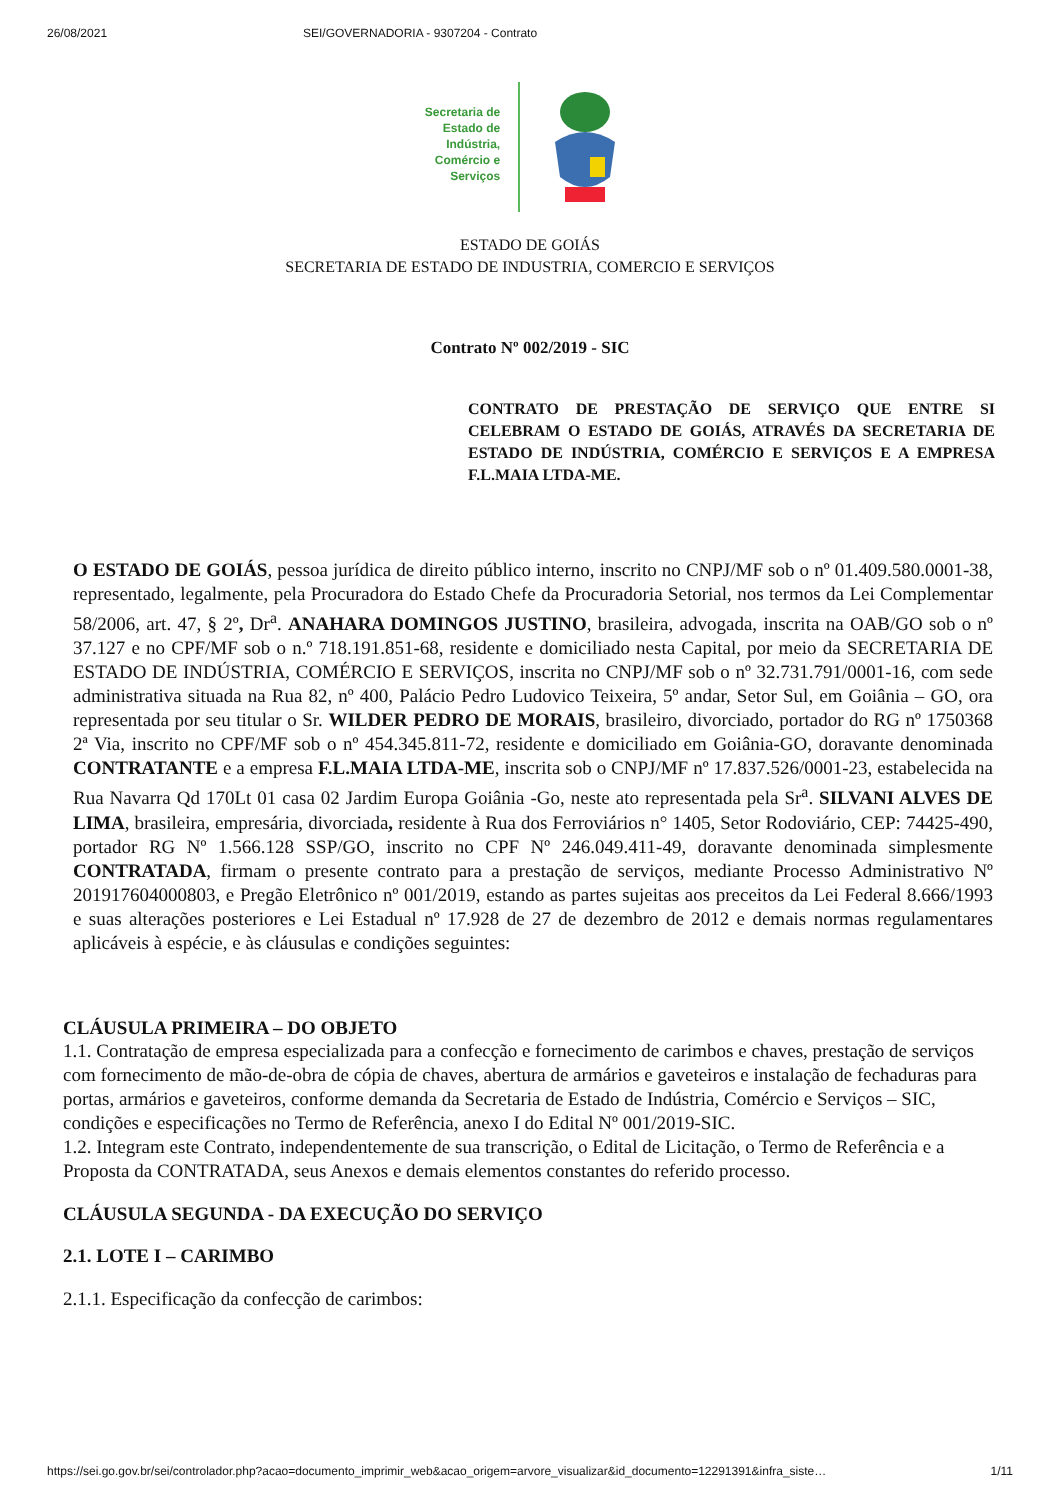26/08/2021 SEI/GOVERNADORIA - 9307204 - Contrato
Secretaria de
Estado de
Indústria,
Comércio e
Serviços
ESTADO DE GOIÁS
SECRETARIA DE ESTADO DE INDUSTRIA, COMERCIO E SERVIÇOS
Contrato Nº 002/2019 - SIC
CONTRATO DE PRESTAÇÃO DE SERVIÇO QUE ENTRE SI CELEBRAM O ESTADO DE GOIÁS, ATRAVÉS DA SECRETARIA DE ESTADO DE INDÚSTRIA, COMÉRCIO E SERVIÇOS E A EMPRESA F.L.MAIA LTDA-ME.
O ESTADO DE GOIÁS, pessoa jurídica de direito público interno, inscrito no CNPJ/MF sob o nº 01.409.580.0001-38, representado, legalmente, pela Procuradora do Estado Chefe da Procuradoria Setorial, nos termos da Lei Complementar 58/2006, art. 47, § 2º, Dr<sup>a</sup>. ANAHARA DOMINGOS JUSTINO, brasileira, advogada, inscrita na OAB/GO sob o nº 37.127 e no CPF/MF sob o n.º 718.191.851-68, residente e domiciliado nesta Capital, por meio da SECRETARIA DE ESTADO DE INDÚSTRIA, COMÉRCIO E SERVIÇOS, inscrita no CNPJ/MF sob o nº 32.731.791/0001-16, com sede administrativa situada na Rua 82, nº 400, Palácio Pedro Ludovico Teixeira, 5º andar, Setor Sul, em Goiânia – GO, ora representada por seu titular o Sr. WILDER PEDRO DE MORAIS, brasileiro, divorciado, portador do RG nº 1750368 2ª Via, inscrito no CPF/MF sob o nº 454.345.811-72, residente e domiciliado em Goiânia-GO, doravante denominada CONTRATANTE e a empresa F.L.MAIA LTDA-ME, inscrita sob o CNPJ/MF nº 17.837.526/0001-23, estabelecida na Rua Navarra Qd 170Lt 01 casa 02 Jardim Europa Goiânia -Go, neste ato representada pela Sr<sup>a</sup>. SILVANI ALVES DE LIMA, brasileira, empresária, divorciada, residente à Rua dos Ferroviários n° 1405, Setor Rodoviário, CEP: 74425-490, portador RG Nº 1.566.128 SSP/GO, inscrito no CPF Nº 246.049.411-49, doravante denominada simplesmente CONTRATADA, firmam o presente contrato para a prestação de serviços, mediante Processo Administrativo Nº 201917604000803, e Pregão Eletrônico nº 001/2019, estando as partes sujeitas aos preceitos da Lei Federal 8.666/1993 e suas alterações posteriores e Lei Estadual nº 17.928 de 27 de dezembro de 2012 e demais normas regulamentares aplicáveis à espécie, e às cláusulas e condições seguintes:
CLÁUSULA PRIMEIRA – DO OBJETO
1.1. Contratação de empresa especializada para a confecção e fornecimento de carimbos e chaves, prestação de serviços com fornecimento de mão-de-obra de cópia de chaves, abertura de armários e gaveteiros e instalação de fechaduras para portas, armários e gaveteiros, conforme demanda da Secretaria de Estado de Indústria, Comércio e Serviços – SIC, condições e especificações no Termo de Referência, anexo I do Edital Nº 001/2019-SIC.
1.2. Integram este Contrato, independentemente de sua transcrição, o Edital de Licitação, o Termo de Referência e a Proposta da CONTRATADA, seus Anexos e demais elementos constantes do referido processo.
CLÁUSULA SEGUNDA - DA EXECUÇÃO DO SERVIÇO
2.1. LOTE I – CARIMBO
2.1.1. Especificação da confecção de carimbos:
https://sei.go.gov.br/sei/controlador.php?acao=documento_imprimir_web&acao_origem=arvore_visualizar&id_documento=12291391&infra_siste… 1/11